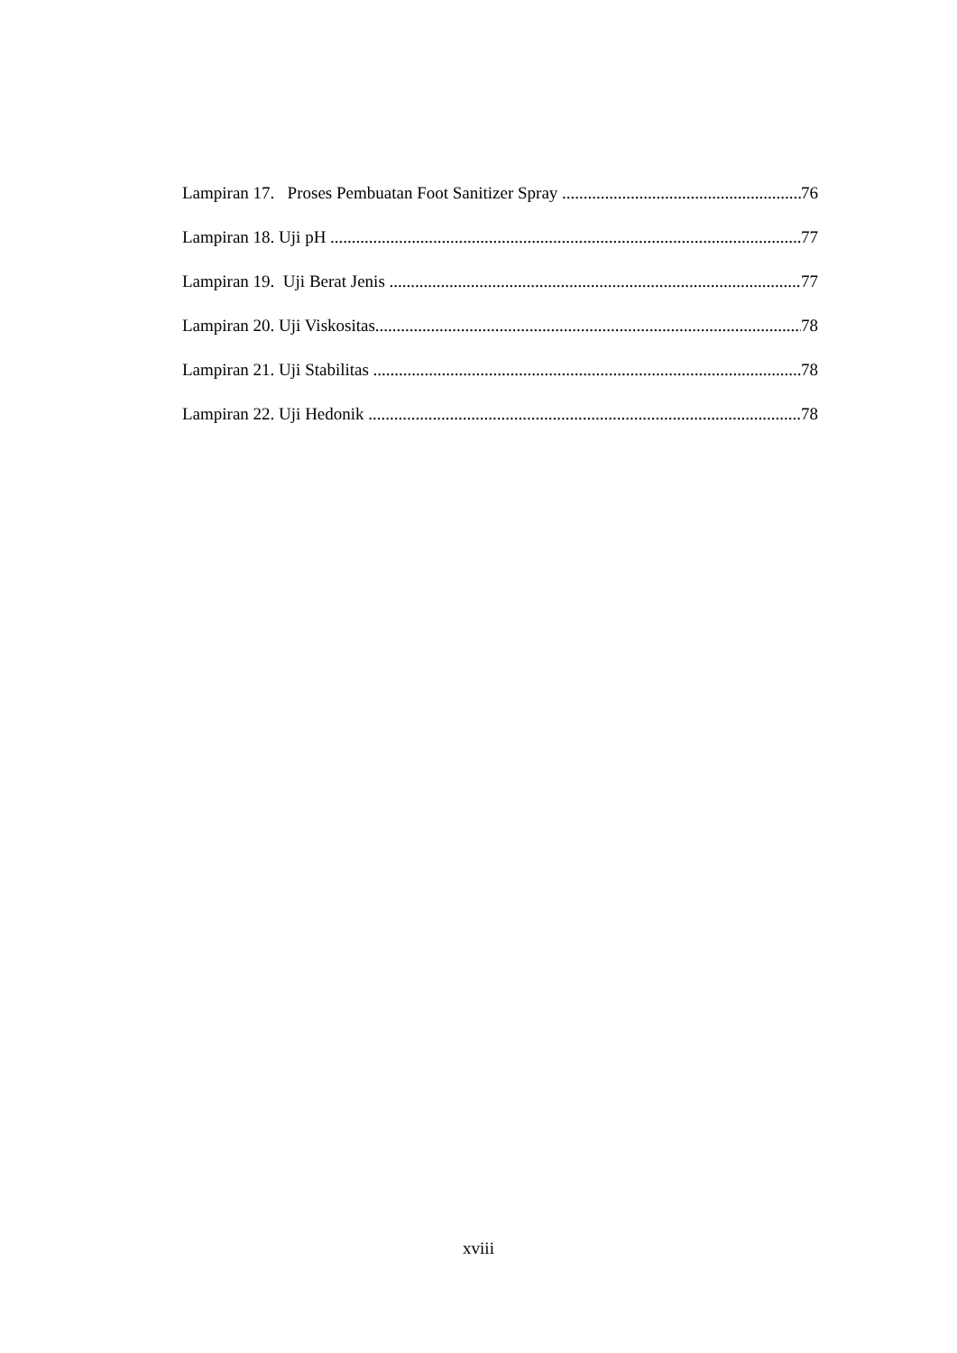Lampiran 17. Proses Pembuatan Foot Sanitizer Spray 76
Lampiran 18. Uji pH 77
Lampiran 19. Uji Berat Jenis 77
Lampiran 20. Uji Viskositas 78
Lampiran 21. Uji Stabilitas 78
Lampiran 22. Uji Hedonik 78
xviii